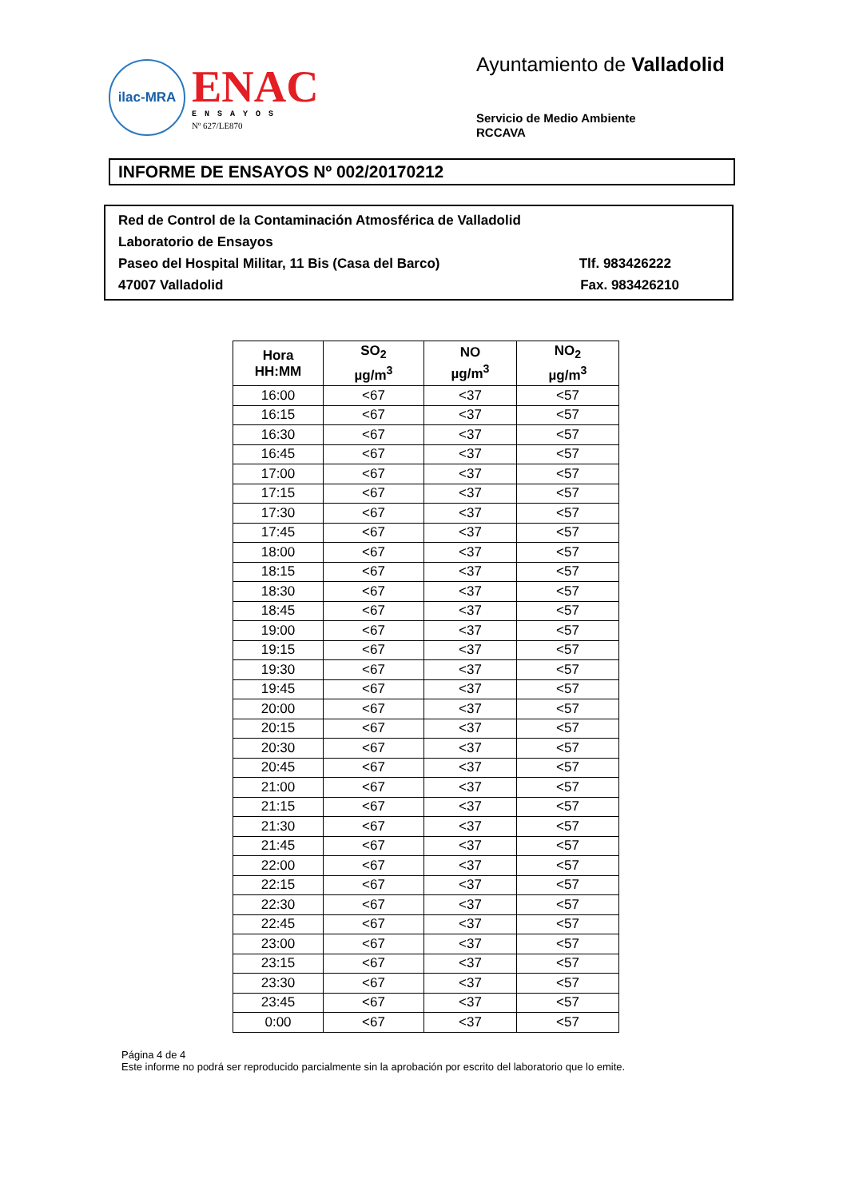ilac-MRA
ENAC
ENSAYOS
Nº 627/LE870
Ayuntamiento de Valladolid
Servicio de Medio Ambiente
RCCAVA
INFORME DE ENSAYOS Nº 002/20170212
Red de Control de la Contaminación Atmosférica de Valladolid
Laboratorio de Ensayos
Paseo del Hospital Militar, 11 Bis (Casa del Barco) Tlf. 983426222
47007 Valladolid Fax. 983426210
| Hora HH:MM | SO<sub>2</sub> µg/m<sup>3</sup> | NO µg/m<sup>3</sup> | NO<sub>2</sub> µg/m<sup>3</sup> |
| --- | --- | --- | --- |
| 16:00 | <67 | <37 | <57 |
| 16:15 | <67 | <37 | <57 |
| 16:30 | <67 | <37 | <57 |
| 16:45 | <67 | <37 | <57 |
| 17:00 | <67 | <37 | <57 |
| 17:15 | <67 | <37 | <57 |
| 17:30 | <67 | <37 | <57 |
| 17:45 | <67 | <37 | <57 |
| 18:00 | <67 | <37 | <57 |
| 18:15 | <67 | <37 | <57 |
| 18:30 | <67 | <37 | <57 |
| 18:45 | <67 | <37 | <57 |
| 19:00 | <67 | <37 | <57 |
| 19:15 | <67 | <37 | <57 |
| 19:30 | <67 | <37 | <57 |
| 19:45 | <67 | <37 | <57 |
| 20:00 | <67 | <37 | <57 |
| 20:15 | <67 | <37 | <57 |
| 20:30 | <67 | <37 | <57 |
| 20:45 | <67 | <37 | <57 |
| 21:00 | <67 | <37 | <57 |
| 21:15 | <67 | <37 | <57 |
| 21:30 | <67 | <37 | <57 |
| 21:45 | <67 | <37 | <57 |
| 22:00 | <67 | <37 | <57 |
| 22:15 | <67 | <37 | <57 |
| 22:30 | <67 | <37 | <57 |
| 22:45 | <67 | <37 | <57 |
| 23:00 | <67 | <37 | <57 |
| 23:15 | <67 | <37 | <57 |
| 23:30 | <67 | <37 | <57 |
| 23:45 | <67 | <37 | <57 |
| 0:00 | <67 | <37 | <57 |
Página 4 de 4
Este informe no podrá ser reproducido parcialmente sin la aprobación por escrito del laboratorio que lo emite.